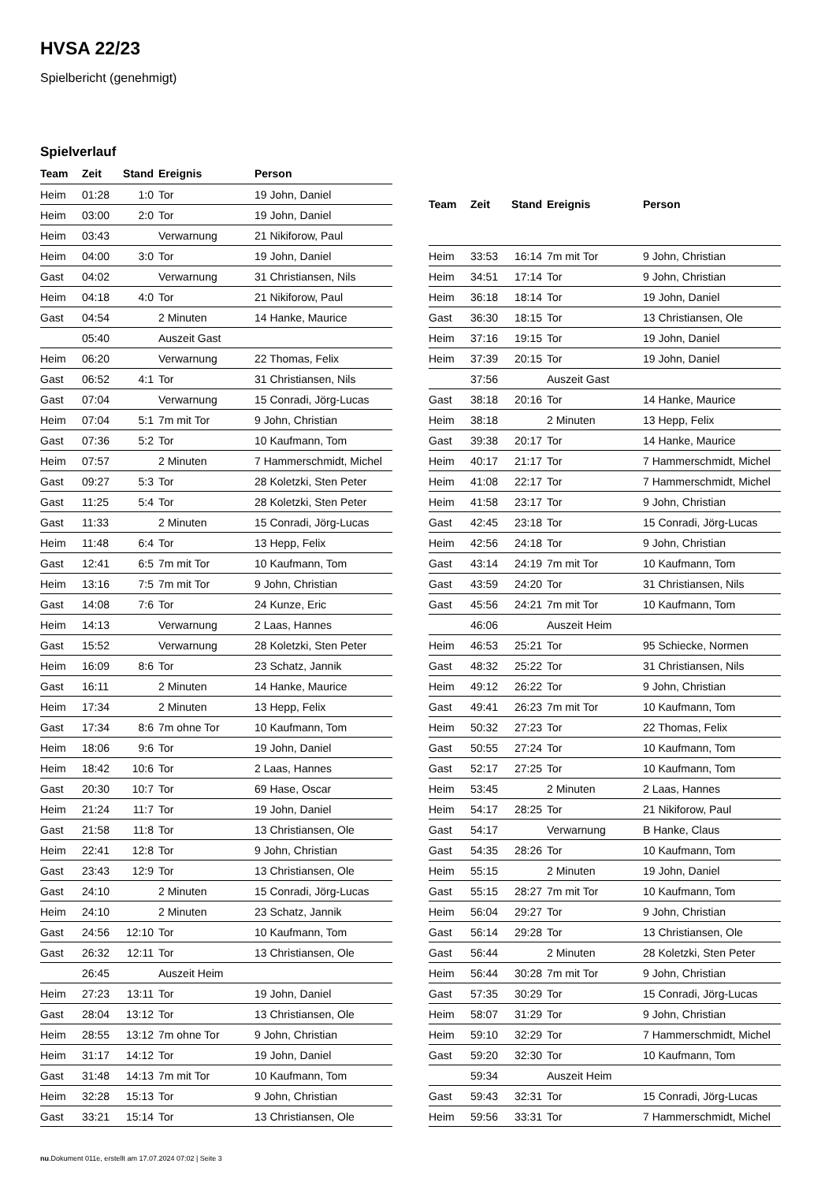HVSA 22/23
Spielbericht (genehmigt)
Spielverlauf
| Team | Zeit | Stand | Ereignis | Person |
| --- | --- | --- | --- | --- |
| Heim | 01:28 | 1:0 | Tor | 19 John, Daniel |
| Heim | 03:00 | 2:0 | Tor | 19 John, Daniel |
| Heim | 03:43 | | Verwarnung | 21 Nikiforow, Paul |
| Heim | 04:00 | 3:0 | Tor | 19 John, Daniel |
| Gast | 04:02 | | Verwarnung | 31 Christiansen, Nils |
| Heim | 04:18 | 4:0 | Tor | 21 Nikiforow, Paul |
| Gast | 04:54 | | 2 Minuten | 14 Hanke, Maurice |
| | 05:40 | | Auszeit Gast | |
| Heim | 06:20 | | Verwarnung | 22 Thomas, Felix |
| Gast | 06:52 | 4:1 | Tor | 31 Christiansen, Nils |
| Gast | 07:04 | | Verwarnung | 15 Conradi, Jörg-Lucas |
| Heim | 07:04 | 5:1 | 7m mit Tor | 9 John, Christian |
| Gast | 07:36 | 5:2 | Tor | 10 Kaufmann, Tom |
| Heim | 07:57 | | 2 Minuten | 7 Hammerschmidt, Michel |
| Gast | 09:27 | 5:3 | Tor | 28 Koletzki, Sten Peter |
| Gast | 11:25 | 5:4 | Tor | 28 Koletzki, Sten Peter |
| Gast | 11:33 | | 2 Minuten | 15 Conradi, Jörg-Lucas |
| Heim | 11:48 | 6:4 | Tor | 13 Hepp, Felix |
| Gast | 12:41 | 6:5 | 7m mit Tor | 10 Kaufmann, Tom |
| Heim | 13:16 | 7:5 | 7m mit Tor | 9 John, Christian |
| Gast | 14:08 | 7:6 | Tor | 24 Kunze, Eric |
| Heim | 14:13 | | Verwarnung | 2 Laas, Hannes |
| Gast | 15:52 | | Verwarnung | 28 Koletzki, Sten Peter |
| Heim | 16:09 | 8:6 | Tor | 23 Schatz, Jannik |
| Gast | 16:11 | | 2 Minuten | 14 Hanke, Maurice |
| Heim | 17:34 | | 2 Minuten | 13 Hepp, Felix |
| Gast | 17:34 | 8:6 | 7m ohne Tor | 10 Kaufmann, Tom |
| Heim | 18:06 | 9:6 | Tor | 19 John, Daniel |
| Heim | 18:42 | 10:6 | Tor | 2 Laas, Hannes |
| Gast | 20:30 | 10:7 | Tor | 69 Hase, Oscar |
| Heim | 21:24 | 11:7 | Tor | 19 John, Daniel |
| Gast | 21:58 | 11:8 | Tor | 13 Christiansen, Ole |
| Heim | 22:41 | 12:8 | Tor | 9 John, Christian |
| Gast | 23:43 | 12:9 | Tor | 13 Christiansen, Ole |
| Gast | 24:10 | | 2 Minuten | 15 Conradi, Jörg-Lucas |
| Heim | 24:10 | | 2 Minuten | 23 Schatz, Jannik |
| Gast | 24:56 | 12:10 | Tor | 10 Kaufmann, Tom |
| Gast | 26:32 | 12:11 | Tor | 13 Christiansen, Ole |
| | 26:45 | | Auszeit Heim | |
| Heim | 27:23 | 13:11 | Tor | 19 John, Daniel |
| Gast | 28:04 | 13:12 | Tor | 13 Christiansen, Ole |
| Heim | 28:55 | 13:12 | 7m ohne Tor | 9 John, Christian |
| Heim | 31:17 | 14:12 | Tor | 19 John, Daniel |
| Gast | 31:48 | 14:13 | 7m mit Tor | 10 Kaufmann, Tom |
| Heim | 32:28 | 15:13 | Tor | 9 John, Christian |
| Gast | 33:21 | 15:14 | Tor | 13 Christiansen, Ole |
| Team | Zeit | Stand | Ereignis | Person |
| --- | --- | --- | --- | --- |
| Heim | 33:53 | 16:14 | 7m mit Tor | 9 John, Christian |
| Heim | 34:51 | 17:14 | Tor | 9 John, Christian |
| Heim | 36:18 | 18:14 | Tor | 19 John, Daniel |
| Gast | 36:30 | 18:15 | Tor | 13 Christiansen, Ole |
| Heim | 37:16 | 19:15 | Tor | 19 John, Daniel |
| Heim | 37:39 | 20:15 | Tor | 19 John, Daniel |
| | 37:56 | | Auszeit Gast | |
| Gast | 38:18 | 20:16 | Tor | 14 Hanke, Maurice |
| Heim | 38:18 | | 2 Minuten | 13 Hepp, Felix |
| Gast | 39:38 | 20:17 | Tor | 14 Hanke, Maurice |
| Heim | 40:17 | 21:17 | Tor | 7 Hammerschmidt, Michel |
| Heim | 41:08 | 22:17 | Tor | 7 Hammerschmidt, Michel |
| Heim | 41:58 | 23:17 | Tor | 9 John, Christian |
| Gast | 42:45 | 23:18 | Tor | 15 Conradi, Jörg-Lucas |
| Heim | 42:56 | 24:18 | Tor | 9 John, Christian |
| Gast | 43:14 | 24:19 | 7m mit Tor | 10 Kaufmann, Tom |
| Gast | 43:59 | 24:20 | Tor | 31 Christiansen, Nils |
| Gast | 45:56 | 24:21 | 7m mit Tor | 10 Kaufmann, Tom |
| | 46:06 | | Auszeit Heim | |
| Heim | 46:53 | 25:21 | Tor | 95 Schiecke, Normen |
| Gast | 48:32 | 25:22 | Tor | 31 Christiansen, Nils |
| Heim | 49:12 | 26:22 | Tor | 9 John, Christian |
| Gast | 49:41 | 26:23 | 7m mit Tor | 10 Kaufmann, Tom |
| Heim | 50:32 | 27:23 | Tor | 22 Thomas, Felix |
| Gast | 50:55 | 27:24 | Tor | 10 Kaufmann, Tom |
| Gast | 52:17 | 27:25 | Tor | 10 Kaufmann, Tom |
| Heim | 53:45 | | 2 Minuten | 2 Laas, Hannes |
| Heim | 54:17 | 28:25 | Tor | 21 Nikiforow, Paul |
| Gast | 54:17 | | Verwarnung | B Hanke, Claus |
| Gast | 54:35 | 28:26 | Tor | 10 Kaufmann, Tom |
| Heim | 55:15 | | 2 Minuten | 19 John, Daniel |
| Gast | 55:15 | 28:27 | 7m mit Tor | 10 Kaufmann, Tom |
| Heim | 56:04 | 29:27 | Tor | 9 John, Christian |
| Gast | 56:14 | 29:28 | Tor | 13 Christiansen, Ole |
| Gast | 56:44 | | 2 Minuten | 28 Koletzki, Sten Peter |
| Heim | 56:44 | 30:28 | 7m mit Tor | 9 John, Christian |
| Gast | 57:35 | 30:29 | Tor | 15 Conradi, Jörg-Lucas |
| Heim | 58:07 | 31:29 | Tor | 9 John, Christian |
| Heim | 59:10 | 32:29 | Tor | 7 Hammerschmidt, Michel |
| Gast | 59:20 | 32:30 | Tor | 10 Kaufmann, Tom |
| | 59:34 | | Auszeit Heim | |
| Gast | 59:43 | 32:31 | Tor | 15 Conradi, Jörg-Lucas |
| Heim | 59:56 | 33:31 | Tor | 7 Hammerschmidt, Michel |
nu.Dokument 011e, erstellt am 17.07.2024 07:02 | Seite 3